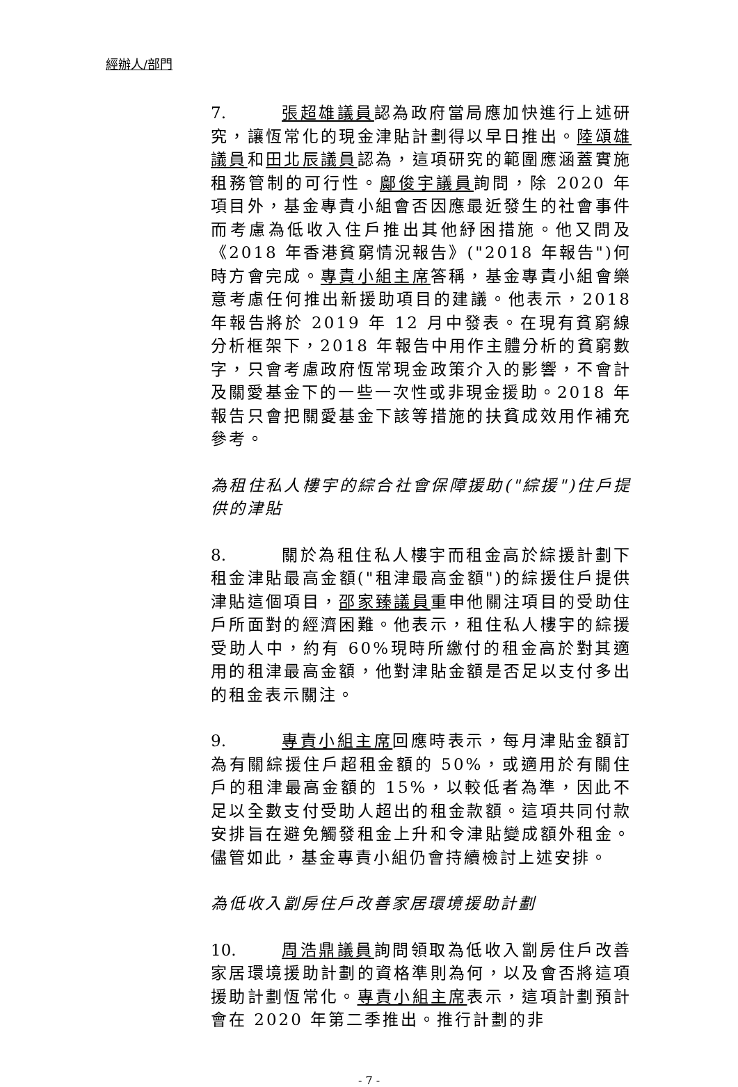經辦人/部門
7. 張超雄議員認為政府當局應加快進行上述研究，讓恆常化的現金津貼計劃得以早日推出。陸頌雄議員和田北辰議員認為，這項研究的範圍應涵蓋實施租務管制的可行性。鄺俊宇議員詢問，除 2020 年項目外，基金專責小組會否因應最近發生的社會事件而考慮為低收入住戶推出其他紓困措施。他又問及《2018 年香港貧窮情況報告》("2018 年報告")何時方會完成。專責小組主席答稱，基金專責小組會樂意考慮任何推出新援助項目的建議。他表示，2018 年報告將於 2019 年 12 月中發表。在現有貧窮線分析框架下，2018 年報告中用作主體分析的貧窮數字，只會考慮政府恆常現金政策介入的影響，不會計及關愛基金下的一些一次性或非現金援助。2018 年報告只會把關愛基金下該等措施的扶貧成效用作補充參考。
為租住私人樓宇的綜合社會保障援助("綜援")住戶提供的津貼
8. 關於為租住私人樓宇而租金高於綜援計劃下租金津貼最高金額("租津最高金額")的綜援住戶提供津貼這個項目，邵家臻議員重申他關注項目的受助住戶所面對的經濟困難。他表示，租住私人樓宇的綜援受助人中，約有 60%現時所繳付的租金高於對其適用的租津最高金額，他對津貼金額是否足以支付多出的租金表示關注。
9. 專責小組主席回應時表示，每月津貼金額訂為有關綜援住戶超租金額的 50%，或適用於有關住戶的租津最高金額的 15%，以較低者為準，因此不足以全數支付受助人超出的租金款額。這項共同付款安排旨在避免觸發租金上升和令津貼變成額外租金。儘管如此，基金專責小組仍會持續檢討上述安排。
為低收入劏房住戶改善家居環境援助計劃
10. 周浩鼎議員詢問領取為低收入劏房住戶改善家居環境援助計劃的資格準則為何，以及會否將這項援助計劃恆常化。專責小組主席表示，這項計劃預計會在 2020 年第二季推出。推行計劃的非
- 7 -